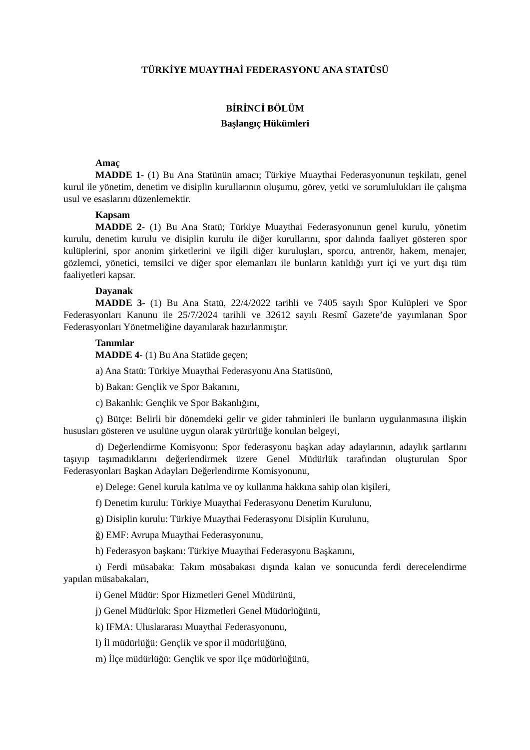TÜRKİYE MUAYTHAİ FEDERASYONU ANA STATÜSÜ
BİRİNCİ BÖLÜM
Başlangıç Hükümleri
Amaç
MADDE 1- (1) Bu Ana Statünün amacı; Türkiye Muaythai Federasyonunun teşkilatı, genel kurul ile yönetim, denetim ve disiplin kurullarının oluşumu, görev, yetki ve sorumlulukları ile çalışma usul ve esaslarını düzenlemektir.
Kapsam
MADDE 2- (1) Bu Ana Statü; Türkiye Muaythai Federasyonunun genel kurulu, yönetim kurulu, denetim kurulu ve disiplin kurulu ile diğer kurullarını, spor dalında faaliyet gösteren spor kulüplerini, spor anonim şirketlerini ve ilgili diğer kuruluşları, sporcu, antrenör, hakem, menajer, gözlemci, yönetici, temsilci ve diğer spor elemanları ile bunların katıldığı yurt içi ve yurt dışı tüm faaliyetleri kapsar.
Dayanak
MADDE 3- (1) Bu Ana Statü, 22/4/2022 tarihli ve 7405 sayılı Spor Kulüpleri ve Spor Federasyonları Kanunu ile 25/7/2024 tarihli ve 32612 sayılı Resmî Gazete’de yayımlanan Spor Federasyonları Yönetmeliğine dayanılarak hazırlanmıştır.
Tanımlar
MADDE 4- (1) Bu Ana Statüde geçen;
a) Ana Statü: Türkiye Muaythai Federasyonu Ana Statüsünü,
b) Bakan: Gençlik ve Spor Bakanını,
c) Bakanlık: Gençlik ve Spor Bakanlığını,
ç) Bütçe: Belirli bir dönemdeki gelir ve gider tahminleri ile bunların uygulanmasına ilişkin hususları gösteren ve usulüne uygun olarak yürürlüğe konulan belgeyi,
d) Değerlendirme Komisyonu: Spor federasyonu başkan aday adaylarının, adaylık şartlarını taşıyıp taşımadıklarını değerlendirmek üzere Genel Müdürlük tarafından oluşturulan Spor Federasyonları Başkan Adayları Değerlendirme Komisyonunu,
e) Delege: Genel kurula katılma ve oy kullanma hakkına sahip olan kişileri,
f) Denetim kurulu: Türkiye Muaythai Federasyonu Denetim Kurulunu,
g) Disiplin kurulu: Türkiye Muaythai Federasyonu Disiplin Kurulunu,
ğ) EMF: Avrupa Muaythai Federasyonunu,
h) Federasyon başkanı: Türkiye Muaythai Federasyonu Başkanını,
ı) Ferdi müsabaka: Takım müsabakası dışında kalan ve sonucunda ferdi derecelendirme yapılan müsabakaları,
i) Genel Müdür: Spor Hizmetleri Genel Müdürünü,
j) Genel Müdürlük: Spor Hizmetleri Genel Müdürlüğünü,
k) IFMA: Uluslararası Muaythai Federasyonunu,
l) İl müdürlüğü: Gençlik ve spor il müdürlüğünü,
m) İlçe müdürlüğü: Gençlik ve spor ilçe müdürlüğünü,